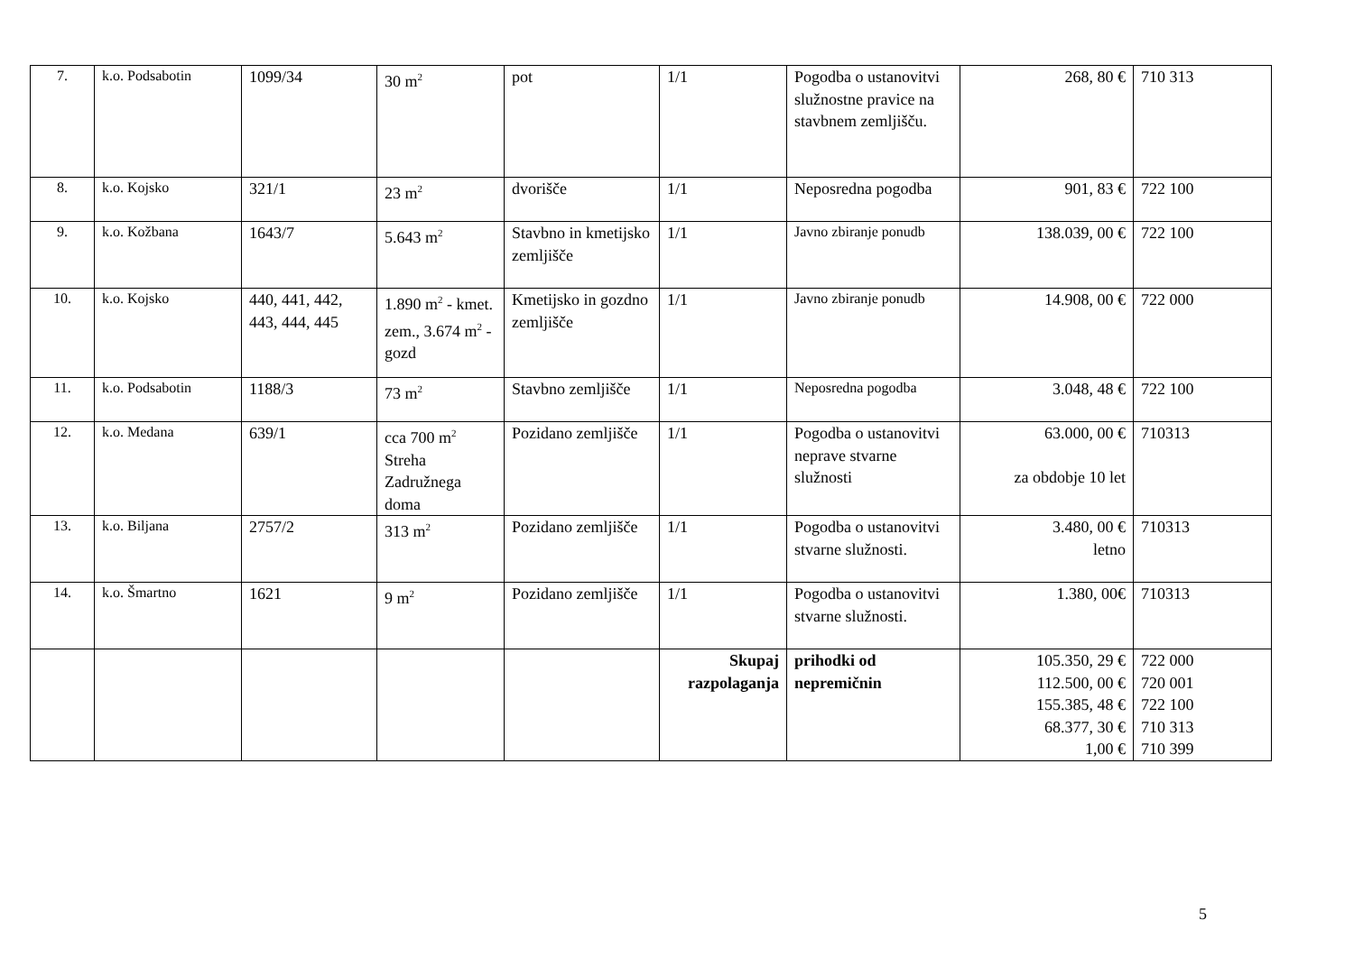| 7. | k.o. Podsabotin | 1099/34 | 30 m<sup>2</sup> | pot | 1/1 | Pogodba o ustanovitvi služnostne pravice na stavbnem zemljišču. | 268, 80 € | 710 313 |
| 8. | k.o. Kojsko | 321/1 | 23 m<sup>2</sup> | dvorišče | 1/1 | Neposredna pogodba | 901, 83 € | 722 100 |
| 9. | k.o. Kožbana | 1643/7 | 5.643 m<sup>2</sup> | Stavbno in kmetijsko zemljišče | 1/1 | Javno zbiranje ponudb | 138.039, 00 € | 722 100 |
| 10. | k.o. Kojsko | 440, 441, 442, 443, 444, 445 | 1.890 m<sup>2</sup> - kmet. zem., 3.674 m<sup>2</sup> - gozd | Kmetijsko in gozdno zemljišče | 1/1 | Javno zbiranje ponudb | 14.908, 00 € | 722 000 |
| 11. | k.o. Podsabotin | 1188/3 | 73 m<sup>2</sup> | Stavbno zemljišče | 1/1 | Neposredna pogodba | 3.048, 48 € | 722 100 |
| 12. | k.o. Medana | 639/1 | cca 700 m<sup>2</sup> Streha Zadružnega doma | Pozidano zemljišče | 1/1 | Pogodba o ustanovitvi neprave stvarne služnosti | 63.000, 00 € za obdobje 10 let | 710313 |
| 13. | k.o. Biljana | 2757/2 | 313 m<sup>2</sup> | Pozidano zemljišče | 1/1 | Pogodba o ustanovitvi stvarne služnosti. | 3.480, 00 € letno | 710313 |
| 14. | k.o. Šmartno | 1621 | 9 m<sup>2</sup> | Pozidano zemljišče | 1/1 | Pogodba o ustanovitvi stvarne služnosti. | 1.380, 00€ | 710313 |
| | | | | | Skupaj razpolaganja | prihodki od nepremičnin | 105.350, 29 € 112.500, 00 € 155.385, 48 € 68.377, 30 € 1,00 € | 722 000 720 001 722 100 710 313 710 399 |
5